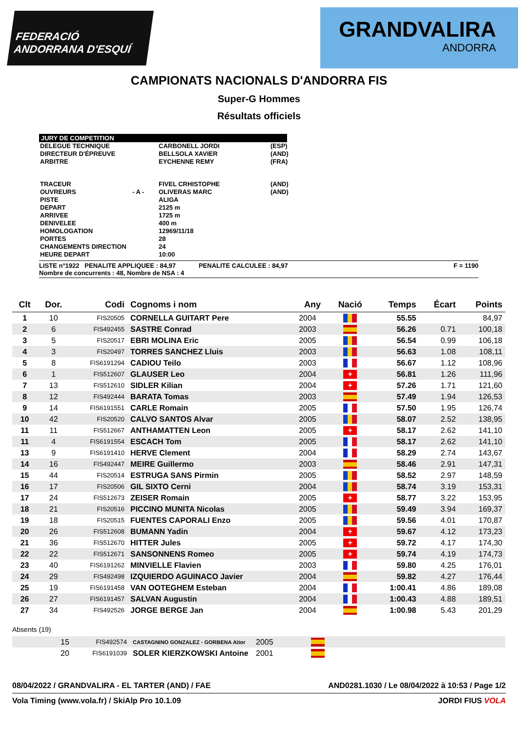FEDERACIÓ
ANDORRANA D'ESQUÍ
GRANDVALIRA
ANDORRA
CAMPIONATS NACIONALS D'ANDORRA FIS
Super-G Hommes
Résultats officiels
JURY DE COMPETITION
| DELEGUE TECHNIQUE | | CARBONELL JORDI | (ESP) |
| DIRECTEUR D'ÉPREUVE | | BELLSOLA XAVIER | (AND) |
| ARBITRE | | EYCHENNE REMY | (FRA) |
| TRACEUR | | FIVEL CRHISTOPHE | (AND) |
| OUVREURS | - A - | OLIVERAS MARC | (AND) |
| PISTE | | ALIGA | |
| DEPART | | 2125 m | |
| ARRIVEE | | 1725 m | |
| DENIVELEE | | 400 m | |
| HOMOLOGATION | | 12969/11/18 | |
| PORTES | | 28 | |
| CHANGEMENTS DIRECTION | | 24 | |
| HEURE DEPART | | 10:00 | |
LISTE n°1922 PENALITE APPLIQUEE : 84,97 PENALITE CALCULEE : 84,97
Nombre de concurrents : 48, Nombre de NSA : 4 F = 1190
| Clt | Dor. | Codi | Cognoms i nom | Any | Nació | Temps | Écart | Points |
| --- | --- | --- | --- | --- | --- | --- | --- | --- |
| 1 | 10 | FIS20505 | CORNELLA GUITART Pere | 2004 | | 55.55 | | 84,97 |
| 2 | 6 | FIS492455 | SASTRE Conrad | 2003 | | 56.26 | 0.71 | 100,18 |
| 3 | 5 | FIS20517 | EBRI MOLINA Eric | 2005 | | 56.54 | 0.99 | 106,18 |
| 4 | 3 | FIS20497 | TORRES SANCHEZ Lluis | 2003 | | 56.63 | 1.08 | 108,11 |
| 5 | 8 | FIS6191294 | CADIOU Teilo | 2003 | | 56.67 | 1.12 | 108,96 |
| 6 | 1 | FIS512607 | GLAUSER Leo | 2004 | + | 56.81 | 1.26 | 111,96 |
| 7 | 13 | FIS512610 | SIDLER Kilian | 2004 | + | 57.26 | 1.71 | 121,60 |
| 8 | 12 | FIS492444 | BARATA Tomas | 2003 | | 57.49 | 1.94 | 126,53 |
| 9 | 14 | FIS6191551 | CARLE Romain | 2005 | | 57.50 | 1.95 | 126,74 |
| 10 | 42 | FIS20520 | CALVO SANTOS Alvar | 2005 | | 58.07 | 2.52 | 138,95 |
| 11 | 11 | FIS512667 | ANTHAMATTEN Leon | 2005 | + | 58.17 | 2.62 | 141,10 |
| 11 | 4 | FIS6191554 | ESCACH Tom | 2005 | | 58.17 | 2.62 | 141,10 |
| 13 | 9 | FIS6191410 | HERVE Clement | 2004 | | 58.29 | 2.74 | 143,67 |
| 14 | 16 | FIS492447 | MEIRE Guillermo | 2003 | | 58.46 | 2.91 | 147,31 |
| 15 | 44 | FIS20514 | ESTRUGA SANS Pirmin | 2005 | | 58.52 | 2.97 | 148,59 |
| 16 | 17 | FIS20506 | GIL SIXTO Cerni | 2004 | | 58.74 | 3.19 | 153,31 |
| 17 | 24 | FIS512673 | ZEISER Romain | 2005 | + | 58.77 | 3.22 | 153,95 |
| 18 | 21 | FIS20516 | PICCINO MUNITA Nicolas | 2005 | | 59.49 | 3.94 | 169,37 |
| 19 | 18 | FIS20515 | FUENTES CAPORALI Enzo | 2005 | | 59.56 | 4.01 | 170,87 |
| 20 | 26 | FIS512608 | BUMANN Yadin | 2004 | + | 59.67 | 4.12 | 173,23 |
| 21 | 36 | FIS512670 | HITTER Jules | 2005 | + | 59.72 | 4.17 | 174,30 |
| 22 | 22 | FIS512671 | SANSONNENS Romeo | 2005 | + | 59.74 | 4.19 | 174,73 |
| 23 | 40 | FIS6191262 | MINVIELLE Flavien | 2003 | | 59.80 | 4.25 | 176,01 |
| 24 | 29 | FIS492498 | IZQUIERDO AGUINACO Javier | 2004 | | 59.82 | 4.27 | 176,44 |
| 25 | 19 | FIS6191458 | VAN OOTEGHEM Esteban | 2004 | | 1:00.41 | 4.86 | 189,08 |
| 26 | 27 | FIS6191457 | SALVAN Augustin | 2004 | | 1:00.43 | 4.88 | 189,51 |
| 27 | 34 | FIS492526 | JORGE BERGE Jan | 2004 | | 1:00.98 | 5.43 | 201,29 |
Absents (19)
| | 15 | FIS492574 | CASTAGNINO GONZALEZ - GORBENA Aitor | 2005 | | |
| | 20 | FIS6191039 | SOLER KIERZKOWSKI Antoine | 2001 | | |
08/04/2022 / GRANDVALIRA - EL TARTER (AND) / FAE AND0281.1030 / Le 08/04/2022 à 10:53 / Page 1/2
Vola Timing (www.vola.fr) / SkiAlp Pro 10.1.09 JORDI FIUS VOLA